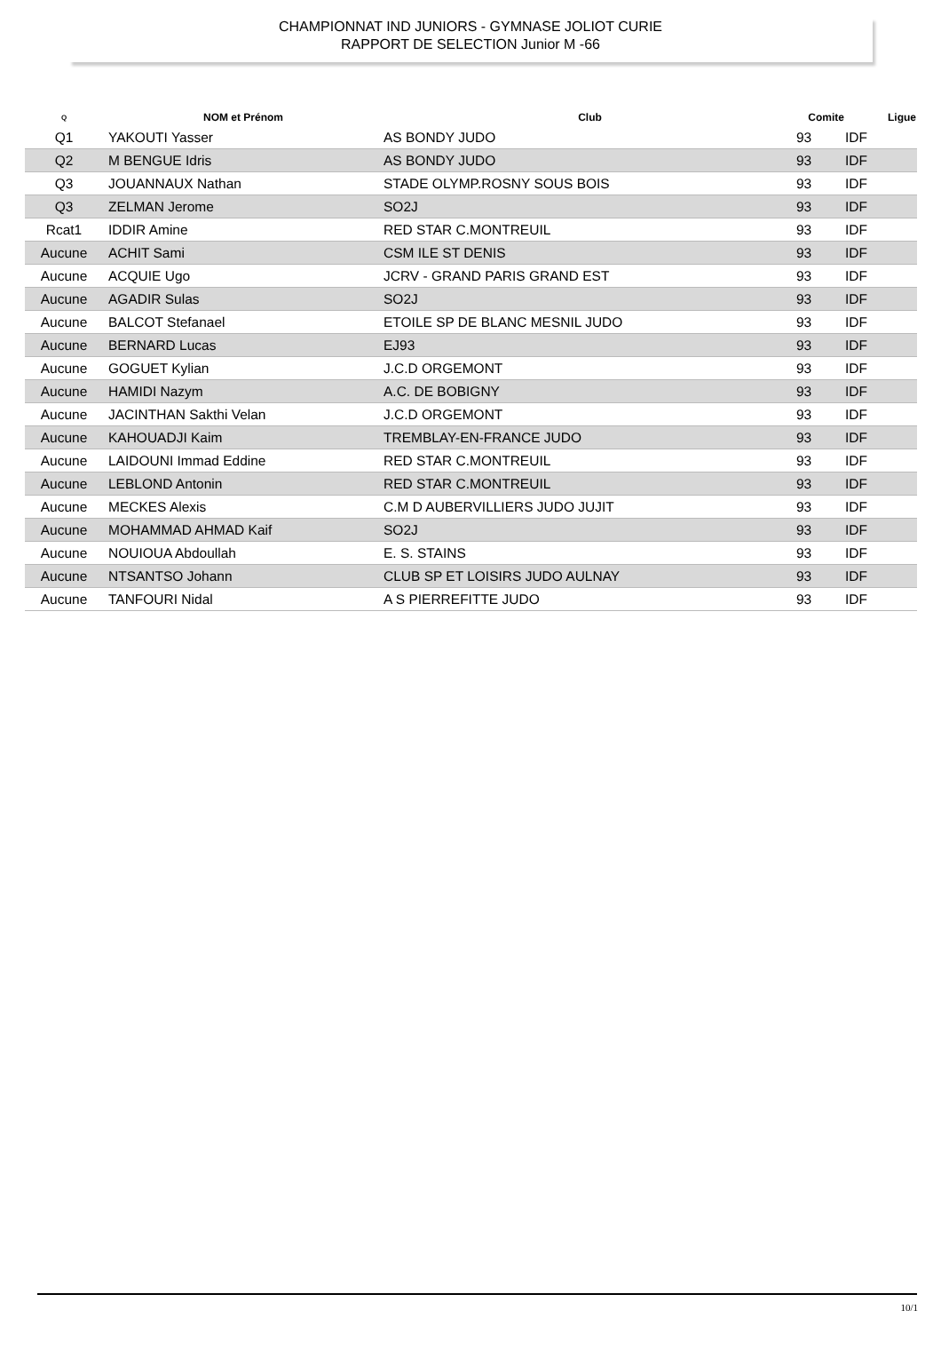CHAMPIONNAT IND JUNIORS - GYMNASE JOLIOT CURIE
RAPPORT DE SELECTION Junior M -66
| Q | NOM et Prénom | Club | Comite | Ligue |
| --- | --- | --- | --- | --- |
| Q1 | YAKOUTI Yasser | AS BONDY JUDO | 93 | IDF |
| Q2 | M BENGUE Idris | AS BONDY JUDO | 93 | IDF |
| Q3 | JOUANNAUX Nathan | STADE OLYMP.ROSNY SOUS BOIS | 93 | IDF |
| Q3 | ZELMAN Jerome | SO2J | 93 | IDF |
| Rcat1 | IDDIR Amine | RED STAR C.MONTREUIL | 93 | IDF |
| Aucune | ACHIT Sami | CSM ILE ST DENIS | 93 | IDF |
| Aucune | ACQUIE Ugo | JCRV - GRAND PARIS GRAND EST | 93 | IDF |
| Aucune | AGADIR Sulas | SO2J | 93 | IDF |
| Aucune | BALCOT Stefanael | ETOILE SP DE BLANC MESNIL JUDO | 93 | IDF |
| Aucune | BERNARD Lucas | EJ93 | 93 | IDF |
| Aucune | GOGUET Kylian | J.C.D ORGEMONT | 93 | IDF |
| Aucune | HAMIDI Nazym | A.C. DE BOBIGNY | 93 | IDF |
| Aucune | JACINTHAN Sakthi Velan | J.C.D ORGEMONT | 93 | IDF |
| Aucune | KAHOUADJI Kaim | TREMBLAY-EN-FRANCE JUDO | 93 | IDF |
| Aucune | LAIDOUNI Immad Eddine | RED STAR C.MONTREUIL | 93 | IDF |
| Aucune | LEBLOND Antonin | RED STAR C.MONTREUIL | 93 | IDF |
| Aucune | MECKES Alexis | C.M D AUBERVILLIERS JUDO JUJIT | 93 | IDF |
| Aucune | MOHAMMAD AHMAD Kaif | SO2J | 93 | IDF |
| Aucune | NOUIOUA Abdoullah | E. S. STAINS | 93 | IDF |
| Aucune | NTSANTSO Johann | CLUB SP ET LOISIRS JUDO AULNAY | 93 | IDF |
| Aucune | TANFOURI Nidal | A S PIERREFITTE JUDO | 93 | IDF |
10/1